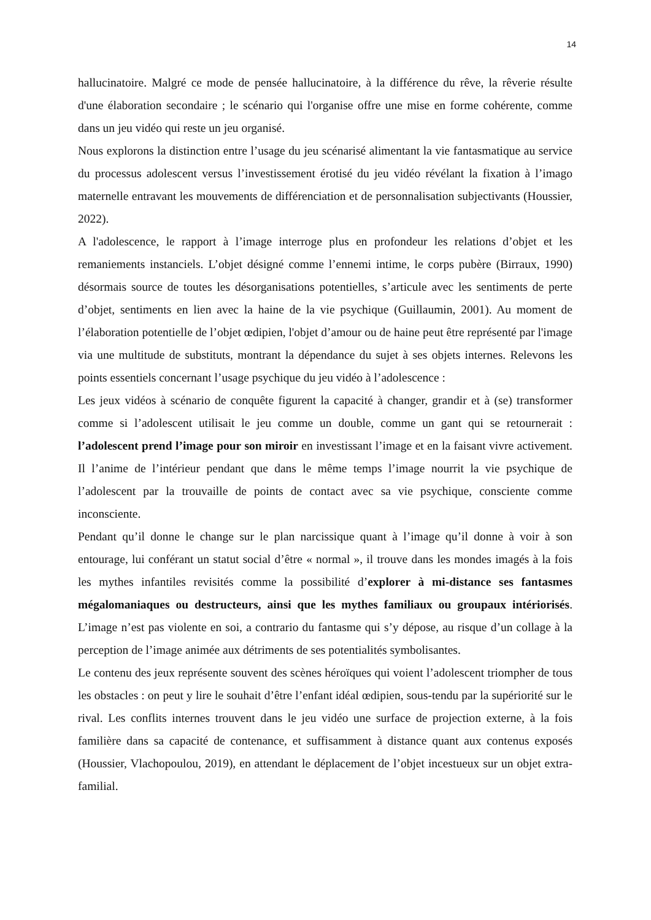14
hallucinatoire. Malgré ce mode de pensée hallucinatoire, à la différence du rêve, la rêverie résulte d'une élaboration secondaire ; le scénario qui l'organise offre une mise en forme cohérente, comme dans un jeu vidéo qui reste un jeu organisé.
Nous explorons la distinction entre l’usage du jeu scénarisé alimentant la vie fantasmatique au service du processus adolescent versus l’investissement érotisé du jeu vidéo révélant la fixation à l’imago maternelle entravant les mouvements de différenciation et de personnalisation subjectivants (Houssier, 2022).
A l'adolescence, le rapport à l’image interroge plus en profondeur les relations d’objet et les remaniements instanciels. L’objet désigné comme l’ennemi intime, le corps pubère (Birraux, 1990) désormais source de toutes les désorganisations potentielles, s’articule avec les sentiments de perte d’objet, sentiments en lien avec la haine de la vie psychique (Guillaumin, 2001). Au moment de l’élaboration potentielle de l’objet œdipien, l'objet d’amour ou de haine peut être représenté par l'image via une multitude de substituts, montrant la dépendance du sujet à ses objets internes. Relevons les points essentiels concernant l’usage psychique du jeu vidéo à l’adolescence :
Les jeux vidéos à scénario de conquête figurent la capacité à changer, grandir et à (se) transformer comme si l’adolescent utilisait le jeu comme un double, comme un gant qui se retournerait : l’adolescent prend l’image pour son miroir en investissant l’image et en la faisant vivre activement. Il l’anime de l’intérieur pendant que dans le même temps l’image nourrit la vie psychique de l’adolescent par la trouvaille de points de contact avec sa vie psychique, consciente comme inconsciente.
Pendant qu’il donne le change sur le plan narcissique quant à l’image qu’il donne à voir à son entourage, lui conférant un statut social d’être « normal », il trouve dans les mondes imagés à la fois les mythes infantiles revisités comme la possibilité d’explorer à mi-distance ses fantasmes mégalomaniaques ou destructeurs, ainsi que les mythes familiaux ou groupaux intériorisés. L’image n’est pas violente en soi, a contrario du fantasme qui s’y dépose, au risque d’un collage à la perception de l’image animée aux détriments de ses potentialités symbolisantes.
Le contenu des jeux représente souvent des scènes héroïques qui voient l’adolescent triompher de tous les obstacles : on peut y lire le souhait d’être l’enfant idéal œdipien, sous-tendu par la supériorité sur le rival. Les conflits internes trouvent dans le jeu vidéo une surface de projection externe, à la fois familière dans sa capacité de contenance, et suffisamment à distance quant aux contenus exposés (Houssier, Vlachopoulou, 2019), en attendant le déplacement de l’objet incestueux sur un objet extra-familial.